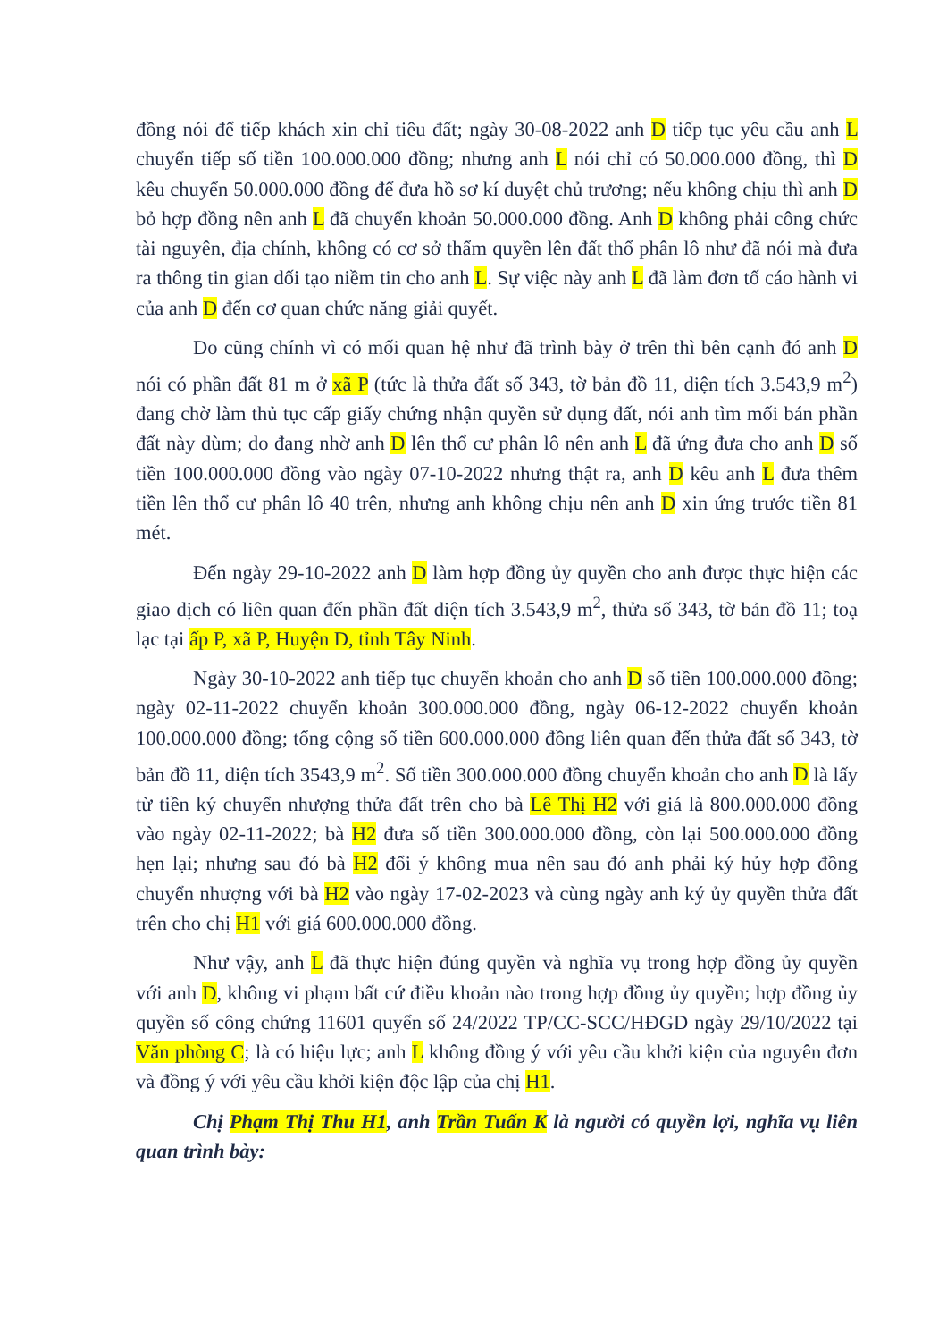đồng nói để tiếp khách xin chỉ tiêu đất; ngày 30-08-2022 anh D tiếp tục yêu cầu anh L chuyển tiếp số tiền 100.000.000 đồng; nhưng anh L nói chỉ có 50.000.000 đồng, thì D kêu chuyển 50.000.000 đồng để đưa hồ sơ kí duyệt chủ trương; nếu không chịu thì anh D bỏ hợp đồng nên anh L đã chuyển khoản 50.000.000 đồng. Anh D không phải công chức tài nguyên, địa chính, không có cơ sở thẩm quyền lên đất thổ phân lô như đã nói mà đưa ra thông tin gian dối tạo niềm tin cho anh L. Sự việc này anh L đã làm đơn tố cáo hành vi của anh D đến cơ quan chức năng giải quyết.
Do cũng chính vì có mối quan hệ như đã trình bày ở trên thì bên cạnh đó anh D nói có phần đất 81 m ở xã P (tức là thửa đất số 343, tờ bản đồ 11, diện tích 3.543,9 m<sup>2</sup>) đang chờ làm thủ tục cấp giấy chứng nhận quyền sử dụng đất, nói anh tìm mối bán phần đất này dùm; do đang nhờ anh D lên thổ cư phân lô nên anh L đã ứng đưa cho anh D số tiền 100.000.000 đồng vào ngày 07-10-2022 nhưng thật ra, anh D kêu anh L đưa thêm tiền lên thổ cư phân lô 40 trên, nhưng anh không chịu nên anh D xin ứng trước tiền 81 mét.
Đến ngày 29-10-2022 anh D làm hợp đồng ủy quyền cho anh được thực hiện các giao dịch có liên quan đến phần đất diện tích 3.543,9 m<sup>2</sup>, thửa số 343, tờ bản đồ 11; toạ lạc tại ấp P, xã P, Huyện D, tỉnh Tây Ninh.
Ngày 30-10-2022 anh tiếp tục chuyển khoản cho anh D số tiền 100.000.000 đồng; ngày 02-11-2022 chuyển khoản 300.000.000 đồng, ngày 06-12-2022 chuyển khoản 100.000.000 đồng; tổng cộng số tiền 600.000.000 đồng liên quan đến thửa đất số 343, tờ bản đồ 11, diện tích 3543,9 m<sup>2</sup>. Số tiền 300.000.000 đồng chuyển khoản cho anh D là lấy từ tiền ký chuyển nhượng thửa đất trên cho bà Lê Thị H2 với giá là 800.000.000 đồng vào ngày 02-11-2022; bà H2 đưa số tiền 300.000.000 đồng, còn lại 500.000.000 đồng hẹn lại; nhưng sau đó bà H2 đổi ý không mua nên sau đó anh phải ký hủy hợp đồng chuyển nhượng với bà H2 vào ngày 17-02-2023 và cùng ngày anh ký ủy quyền thửa đất trên cho chị H1 với giá 600.000.000 đồng.
Như vậy, anh L đã thực hiện đúng quyền và nghĩa vụ trong hợp đồng ủy quyền với anh D, không vi phạm bất cứ điều khoản nào trong hợp đồng ủy quyền; hợp đồng ủy quyền số công chứng 11601 quyển số 24/2022 TP/CC-SCC/HĐGD ngày 29/10/2022 tại Văn phòng C; là có hiệu lực; anh L không đồng ý với yêu cầu khởi kiện của nguyên đơn và đồng ý với yêu cầu khởi kiện độc lập của chị H1.
Chị Phạm Thị Thu H1, anh Trần Tuấn K là người có quyền lợi, nghĩa vụ liên quan trình bày: